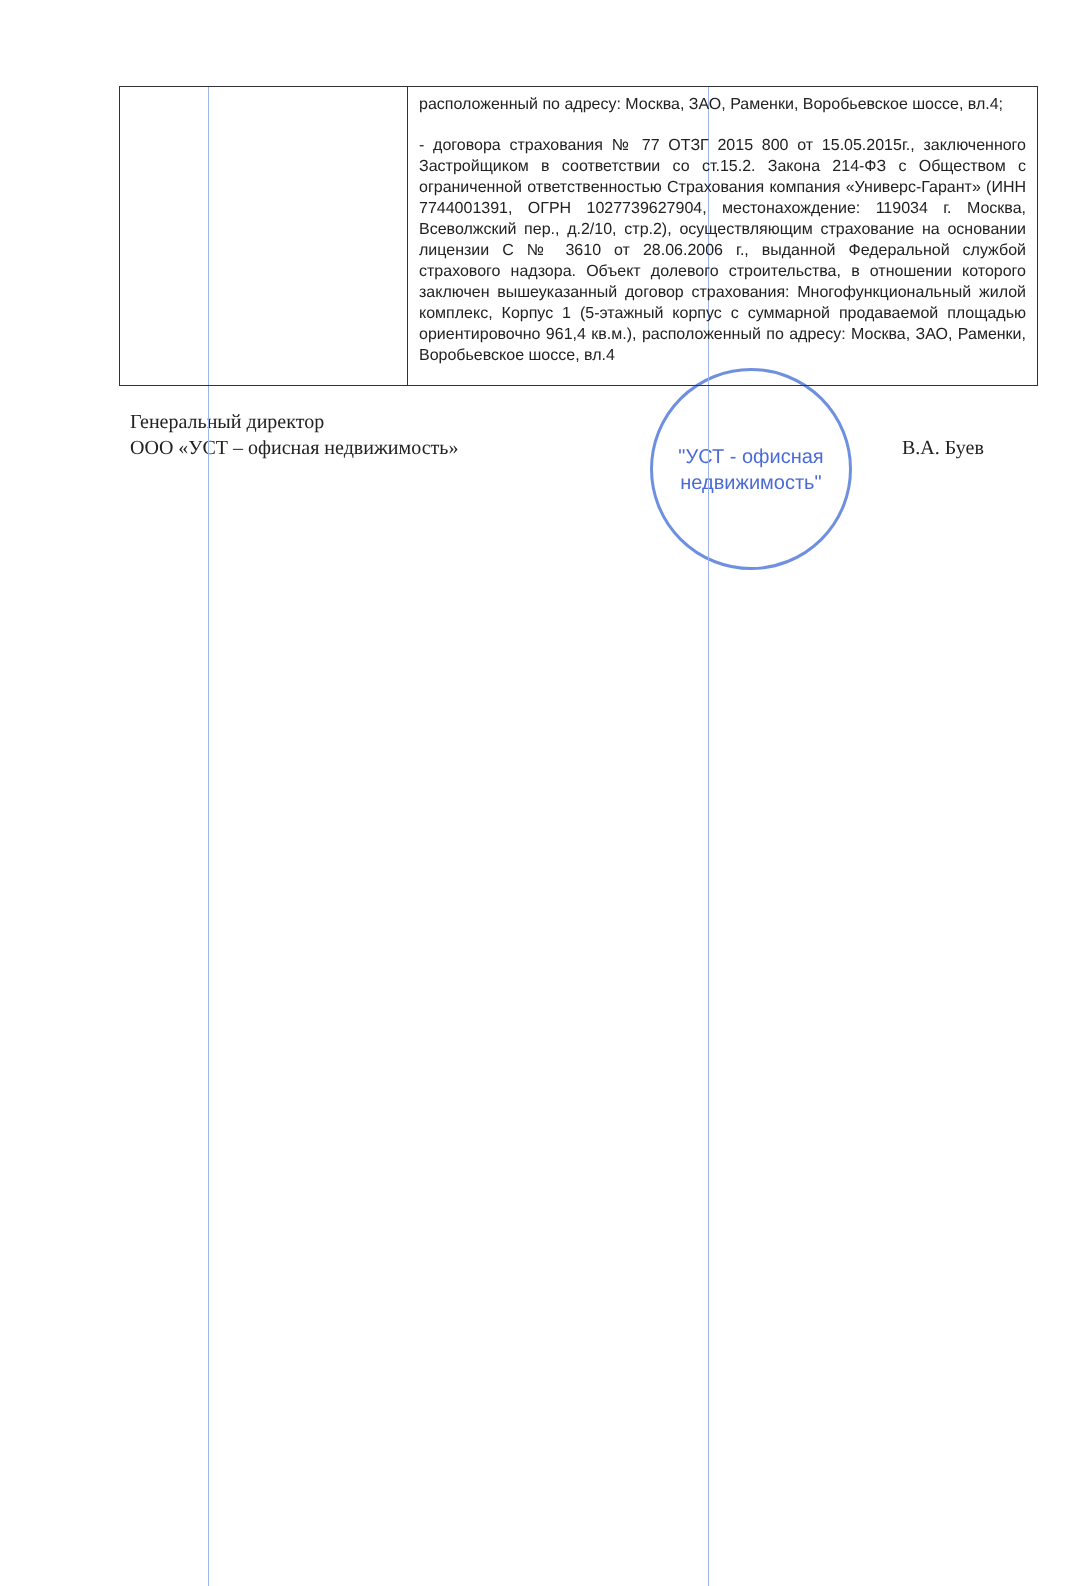| | расположенный по адресу: Москва, ЗАО, Раменки, Воробьевское шоссе, вл.4; - договора страхования № 77 ОТЗГ 2015 800 от 15.05.2015г., заключенного Застройщиком в соответствии со ст.15.2. Закона 214-ФЗ с Обществом с ограниченной ответственностью Страхования компания «Универс-Гарант» (ИНН 7744001391, ОГРН 1027739627904, местонахождение: 119034 г. Москва, Всеволжский пер., д.2/10, стр.2), осуществляющим страхование на основании лицензии С № 3610 от 28.06.2006 г., выданной Федеральной службой страхового надзора. Объект долевого строительства, в отношении которого заключен вышеуказанный договор страхования: Многофункциональный жилой комплекс, Корпус 1 (5-этажный корпус с суммарной продаваемой площадью ориентировочно 961,4 кв.м.), расположенный по адресу: Москва, ЗАО, Раменки, Воробьевское шоссе, вл.4 |
Генеральный директор
ООО «УСТ – офисная недвижимость»
"УСТ - офисная
недвижимость"
В.А. Буев